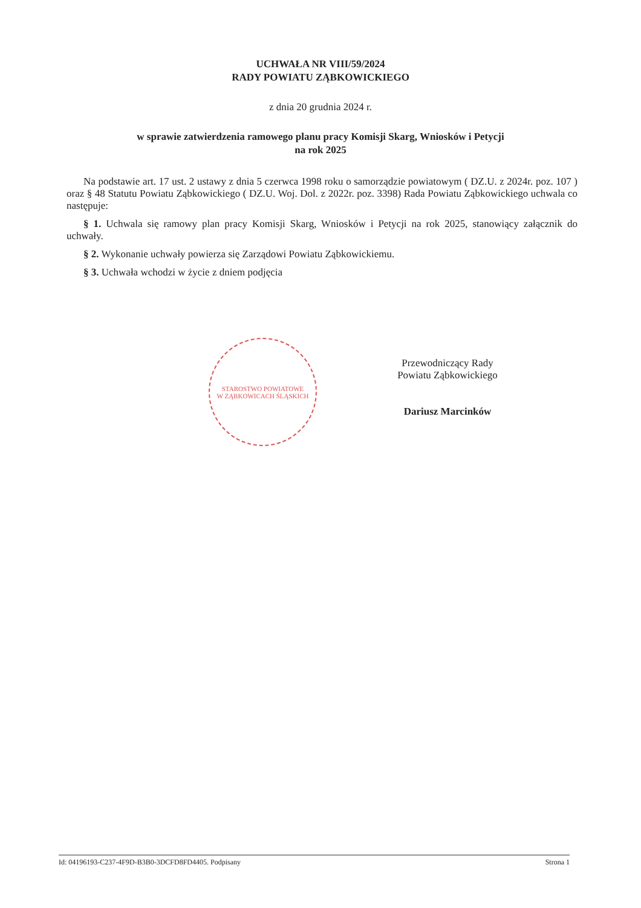UCHWAŁA NR VIII/59/2024
RADY POWIATU ZĄBKOWICKIEGO
z dnia 20 grudnia 2024 r.
w sprawie zatwierdzenia ramowego planu pracy Komisji Skarg, Wniosków i Petycji
na rok 2025
Na podstawie art. 17 ust. 2 ustawy z dnia 5 czerwca 1998 roku o samorządzie powiatowym ( DZ.U. z 2024r. poz. 107 ) oraz § 48 Statutu Powiatu Ząbkowickiego ( DZ.U. Woj. Dol. z 2022r. poz. 3398) Rada Powiatu Ząbkowickiego uchwala co następuje:
§ 1. Uchwala się ramowy plan pracy Komisji Skarg, Wniosków i Petycji na rok 2025, stanowiący załącznik do uchwały.
§ 2. Wykonanie uchwały powierza się Zarządowi Powiatu Ząbkowickiemu.
§ 3. Uchwała wchodzi w życie z dniem podjęcia
STAROSTWO POWIATOWE
W ZĄBKOWICACH ŚLĄSKICH
Przewodniczący Rady
Powiatu Ząbkowickiego
Dariusz Marcinków
Id: 04196193-C237-4F9D-B3B0-3DCFD8FD4405. Podpisany Strona 1